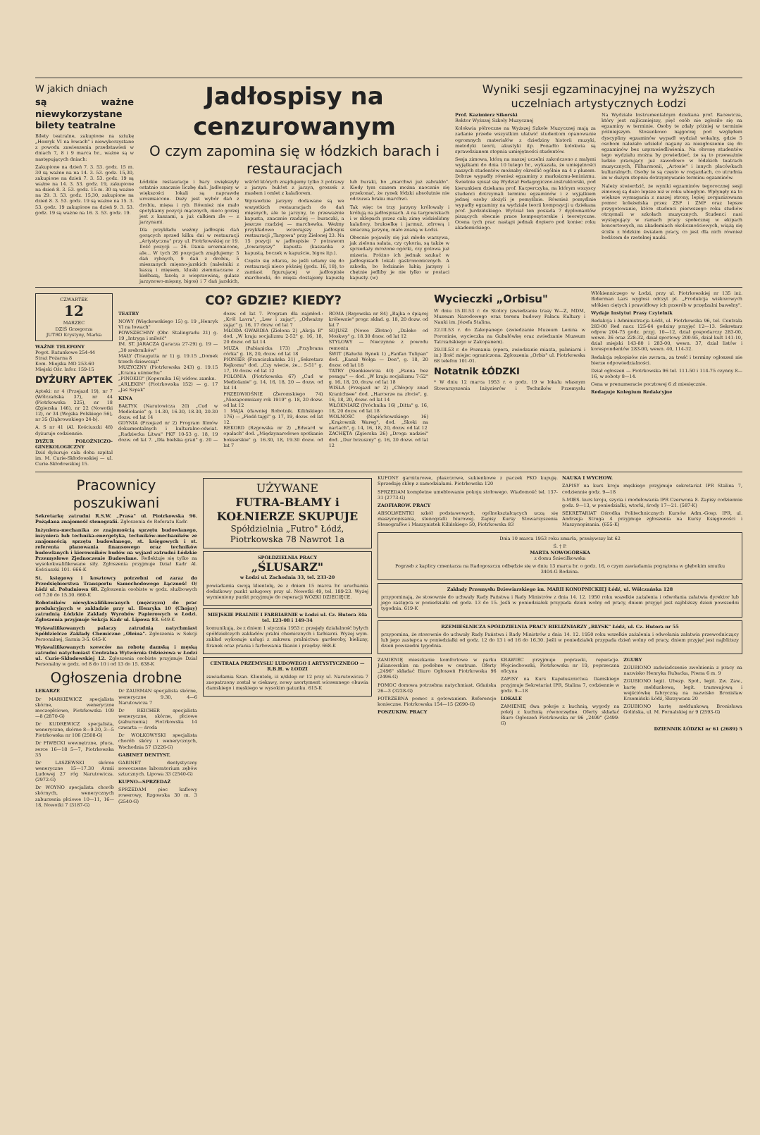W jakich dniach
są ważne niewykorzystane bilety teatralne
Bilety teatralne, zakupione na sztukę „Henryk VI na łowach" i niewykorzystane z powodu zawieszenia przedstawień w dniach 7, 8 i 9 marca br., ważne są w następujących dniach:
Zakupione na dzień 7. 3. 53. godz. 15 m. 30 są ważne na na 14. 3. 53. godz. 15,30, zakupione na dzień 7. 3. 53. godz. 19 są ważne na 14. 3. 53. godz. 19, zakupione na dzień 8. 3. 53. godz. 15 m. 30 są ważne na 29. 3. 53. godz. 15,30, zakupione na dzień 8. 3. 53. godz. 19 są ważne na 15. 3. 53. godz. 19 zakupione na dzień 9. 3. 53. godz. 19 są ważne na 16. 3. 53. godz. 19.
Jadłospisy na cenzurowanym
O czym zapomina się w łódzkich barach i restauracjach
Łódzkie restauracje i bary zwiększyły ostatnio znacznie liczbę dań. Jadłospisy w większości lokali są naprawdę urozmaicone. Duży jest wybór dań z drobiu, mięsa i ryb. Również nie mało spotykamy pozycji mącznych, nieco gorzej jest z kaszami, a już całkiem źle — z jarzynami.
Dla przykładu weźmy jadłospis dań gorących sprzed kilku dni w restauracji „Artystyczna" przy ul. Piotrkowskiej nr 19. Ilość pozycji — 26. Dania urozmaicone, ale... W tych 26 pozycjach znajdujemy: 5 dań rybnych, 9 dań z drobiu, 5 mieszanych mięsno-jarskich (naleśniki z kaszą i mięsem, kluski ziemniaczane z kiełbasą, fasolą z wieprzowiną, gulasz jarzynowo-mięsny, bigos) i 7 dań jarskich, wśród których znajdujemy tylko 3 potrawy z jarzyn: buk!et z jarzyn, groszek z masłem i omlet z kalafiorem.
Wprawdzie jarzyny dodawane są we wszystkich restauracjach do dań mięsnych, ale te jarzyny, to przeważnie kapusta, znacznie rzadziej — buraczki, a jeszcze rzadziej — marchewka. Weźmy przykładowo wczorajszy jadłospis restauracji „Targowa" przy Zielonej 23. Na 15 pozycji w jadłospisie 7 potrawom „towarzyszy" kapusta (kaszanka z kapustą, boczek w kapuście, bigos itp.).
Często się zdarza, że jeśli udamy się do restauracji nieco później (godz. 16, 18), to zamiast figurującej w jadłospisie marchewki, do mięsa dostajemy kapustę lub buraki, bo „marchwi już zabrakło". Kiedy tym czasem można naocznie się przekonać, że rynek łódzki absolutnie nie odczuwa braku marchwi.
Tak więc te trzy jarzyny królowały i królują na jadłospisach. A na targowiskach i w sklepach przez całą zimę widzieliśmy kalafiory, brukselkę i jarmuż, zdrową i smaczną jarzynę, mało znaną w Łodzi.
Obecnie pojawiły się już młode warzywa, jak zielona sałata, czy cykoria, są także w sprzedaży mrożone ogórki, czy gotowa już mizeria. Próżno ich jednak szukać w jadłospisach lokali gastronomicznych. A szkoda, bo łodzianie lubią jarzyny i chętnie jedliby je nie tylko w postaci kapusty. (w)
Wyniki sesji egzaminacyjnej na wyższych uczelniach artystycznych Łodzi
Prof. Kazimierz Sikorski
Rektor Wyższej Szkoły Muzycznej
Kolokwia półroczne na Wyższej Szkole Muzycznej mają za zadanie przede wszystkim ułatwić studentom opanowanie ogromnych materiałów z dziedziny historii muzyki, metodyki teorii, akustyki itp. Ponadto kolokwia są sprawdzianem stopnia umiejętności studentów.
Sesja zimowa, którą na naszej uczelni zakończono z małymi wyjątkami do dnia 10 lutego br., wykazała, że umiejętności naszych studentów możnaby określić ogólnie na 4 z plusem. Dobrze wypadły również egzaminy z marksizmu-leninizmu. Świetnie spisał się Wydział Pedagogiczno-instruktorski, pod kierunkiem dziekana prof. Kacperczyka, na którym wszyscy studenci dotrzymali terminu egzaminów i z wyjątkiem jednej osoby złożyli je pomyślnie. Również pomyślnie wypadły egzaminy na wydziale teorii kompozycji u dziekana prof. Jurdzińskiego. Wyćział ten posiada 7 dyplomantów piszących obecnie prace kompozytorskie i teoretyczne. Ocena tych prac nastąpi jednak dopiero pod koniec roku akademickiego.
Na Wydziale Instrumentalnym dziekana prof. Bacewicza, który jest najliczniejszy, pięć osób nie zgłosiło się na egzaminy w terminie. Osoby te zdały później w terminie późniejszym. Stosunkowo najgorzej pod względem dyscypliny egzaminów wypadł wydział wokalny, gdzie 5 osobom należało udzielić nagany za niezgłoszenie się do egzaminów bez usprawiedliwienia. Na obronę studentów tego wydziału można by powiedzieć, że są to przeważnie ludzie pracujący już zawodowo w łódzkich teatrach muzycznych, Filharmonii, „Artosie" i innych placówkach kulturalnych. Osoby te są często w rozjazdach, co utrudnia im w dużym stopniu dotrzymywanie terminu egzaminów.
Należy stwierdzić, że wyniki egzaminów tegorocznej sesji zimowej są dużo lepsze niż w roku ubiegłym. Wpłynęły na to większe wymagania z naszej strony, lepiej zorganizowana pomoc koleżeńska przez ZSP i ZMP oraz lepsze przygotowanie, które studenci pierwszego roku studiów otrzymali w szkołach muzycznych. Studenci nasi występujący w ramach pracy społecznej w ekipach koncertowych, na akademiach okolicznościowych, wiążą się ściśle z łódzkim światem pracy, co jest dla nich również bodźcem do rzetelnej nauki.
CZWARTEK
12
MARZEC
DZIŚ Grzegorza
JUTRO Krystyny, Marka
WAŻNE TELEFONY
Pogot. Ratunkowe 254-44
Straż Pożarna 8
Kom. Miejska MO 253-60
Miejski Ośr. Infor. 159-15
DYŻURY APTEK
Apteki: nr 4 (Przejazd 19), nr 7 (Wólczańska 37), nr 44 (Piotrkowska 225), nr 18 (Zgierska 146), nr 22 (Nowotki 12), nr 34 (Wojska Polskiego 56), nr 35 (Dąbrowskiego 24-b).
A. S nr 41 (Al. Kościuszki 48) dyżuruje codziennie.
DYŻUR POŁOŻNICZO-GINEKOLOGICZNY
Dziś dyżuruje cała doba szpital im. M. Curie-Skłodowskiej — ul. Curie-Skłodowskiej 15.
CO? GDZIE? KIEDY?
TEATRY
NOWY (Więckowskiego 15) g. 19 „Henryk VI na łowach"
POWSZECHNY (Obr. Stalingradu 21) g. 19 „Intryga i miłość"
IM. ST. JARACZA (Jaracza 27-29) g. 19 — „30 srebrników"
MAŁY (Traugutta nr 1) g. 19.15 „Domek trzech dziewcząt"
MUZYCZNY (Piotrkowska 243) g. 19.15 „Kraina uśmiechu"
„PINOKIO" (Kopernika 16) widow. zamkn.
„ARLEKIN" (Piotrkowska 152) — g. 17 „Jaś Szpak"
KINA
BAŁTYK (Narutowicza 20) „Cud w Mediolanie" g. 14.30, 16.30, 18.30, 20.30 dozw. od lat 14
GDYNIA (Przejazd nr 2) Program filmów dokumentalnych i kulturalno-oświat. „Radziecka Litwa" PKF 10-53 g. 18, 19 dozw. od lat 7. „Dla bielska grań" g. 20 — dozw. od lat 7. Program dla najmłod.: „Król Lavra", „Lew i zając", „Odważny zając" g. 16, 17 dozw. od lat 7
MŁODA GWARDIA (Zielona 2) „Akcja B" dod. „W kraju socjalizmu 2-52" g. 16, 18, 20 dozw. od lat 14
MUZA (Pabianicka 173) „Przybrana córka" g. 18, 20, dozw. od lat 18
PIONIER (Franciszkańska 31) „Sekretarz Rejkomu" dod. „Czy wiecie, że... 5-51" g. 17, 19 dozw. od lat 12
POLONIA (Piotrkowska 67) „Cud w Mediolanie" g. 14, 16, 18, 20 — dozw. od lat 14
PRZEDWIOŚNIE (Żeromskiego 74) „Niezapomniany rok 1919" g. 18, 20 dozw. od lat 12
1 MAJA (dawniej Robotnik. Kilińskiego 176) — „Pieśń tajgi" g. 17, 19, dozw. od lat 12.
REKORD (Rzgowska nr 2) „Edward w opałach" dod. „Międzynarodowe spotkanie bokserskie" g. 16.30, 18, 19.30 dozw. od lat 7
ROMA (Rzgowska nr 84) „Bajka o śpiącej królewnie" progr. skład. g. 18, 20 dozw. od lat 7
SOJUSZ (Nowe Złotno) „Daleko od Moskwy" g. 18.30 dozw. od lat 12
STYLOWY — Nieczynne z powodu remontu
ŚWIT (Bałucki Rynek 1) „Fanfan Tulipan" dod. „Kanał Wołga — Don", g. 18, 20 dozw. od lat 18
TATRY (Sienkiewicza 40) „Panna bez posagu" — dod. „W kraju socjalizmu 7-52" g. 16, 18, 20, dozw. od lat 18
WISŁA (Przejazd nr 2) „Chłopcy znad Kranichsee" dod. „Harcerze na złocie", g. 16, 18, 20, dozw. od lat 14
WŁÓKNIARZ (Próchnika 16) „Ditta" g. 16, 18, 20 dozw. od lat 18
WOLNOŚĆ (Napiórkowskiego 16) „Krążownik Wareg", dod. „Skoki na nartach", g. 14, 16, 18, 20, dozw. od lat 12
ZACHĘTA (Zgierska 26) „Droga nadziei" dod. „Dur brzuszny" g. 16, 20 dozw. od lat 12
Wycieczki „Orbisu"
W dniu 15.III.53 r. do Stolicy (zwiedzanie trasy W—Z, MDM, Muzeum Narodowego oraz terenu budowy Pałacu Kultury i Nauki im. Józefa Stalina.
22.III.53 r. do Zakopanego (zwiedzanie Muzeum Lenina w Poroninie, wycieczka na Gubałówkę oraz zwiedzanie Muzeum Tatrzańskiego w Zakopanem).
29.III.53 r. do Poznania (opera, zwiedzanie miasta, palmiarni i in.) Ilość miejsc ograniczona. Zgłoszenia „Orbis" ul. Piotrkowska 68 telefon 101-01.
Notatnik ŁÓDZKI
* W dniu 12 marca 1953 r. o godz. 19 w lokalu własnym Stowarzyszenia Inżynierów i Techników Przemysłu Włókienniczego w Łodzi, przy ul. Piotrkowskiej nr 135 inż. Biderman Lars wygłosi odczyt pt. „Produkcja wiskozowych włókien ciętych i prawidłowy ich przerób w przędzalni bawełny".
Wydaje Instytut Prasy Czytelnik
Redakcja i Administracja Łódź, ul. Piotrkowska 96, tel. Centrala 283-00 Red nacz 125-64 godziny przyjęć 12—13. Sekretarz odpow 204-75 godz. przyj. 10—12, dział gospodarczy 283-00, wewn. 36 oraz 228-32, dział sportowy 200-95, dział kult 141-10, dział miejski 143-80 i 283-00, wewn. 37, dział listów i korespondentów 283-00, wewn. 40, 114-32.
Redakcja rękopisów nie zwraca, za treść i terminy ogłoszeń nie bierze odpowiedzialności.
Dział ogłoszeń — Piotrkowska 96 tel. 111-50 i 114-75 czynny 8—16, w soboty 8—14.
Cena w prenumeracie pocztowej 6 zł miesięcznie.
Redaguje Kolegium Redakcyjne
Pracownicy poszukiwani
Sekretarkę zatrudni R.S.W. „Prasa" ul. Piotrkowska 96. Pożądana znajomość stenografii. Zgłoszenia do Referatu Kadr.
Inżyniera-mechanika ze znajomością sprzętu budowlanego, inżyniera lub technika-energetyka, techników-mechaników ze znajomością sprzętu budowlanego, st. księgowych i st. referenta planowania finansowego oraz techników budowlanych i kierowników budów na wyjazd zatrudni Łódzkie Przemysłowe Zjednoczenie Budowlane. Reflektuje się tylko na wysokokwalifikowane siły. Zgłoszenia przyjmuje Dział Kadr Al. Kościuszki 101. 666-K
St. księgowy i kosztowcy potrzebni od zaraz do Przedsiębiorstwa Transportu Samochodowego Łączność O/Łódź ul. Południowa 68. Zgłoszenia osobiste w godz. służbowych od 7.30 do 15.30. 660-K
Robotników niewykwalifikowanych (mężczyzn) do prac produkcyjnych w zakładzie przy ul. Henryka 10 (Chojny) zatrudnią Łódzkie Zakłady Wyrobów Papierowych w Łodzi. Zgłoszenia przyjmuje Sekcja Kadr ul. Lipowa 83. 649-K
Wykwalifikowanych palaczy zatrudnią natychmiast Spółdzielcze Zakłady Chemiczne „Oleina". Zgłoszenia w Sekcji Personalnej, Sarnia 3-5. 645-K
Wykwalifikowanych szewców na robotę damską i męską zatrudni natychmiast Centralna Wytwórnia Odzieżowa w Łodzi ul. Curie-Skłodowskiej 12. Zgłoszenia osobiste przyjmuje Dział Personalny w godz. od 8 do 10 i od 13 do 15. 638-K
Ogłoszenia drobne
LEKARZE
Dr MARKIEWICZ specjalista skórne, weneryczne moczopłciowe, Piotrkowska 109—8 (2870-G)
Dr KUDREWICZ specjalista, weneryczne, skórne 8—9.30, 3—5 Piotrkowska nr 106 (2508-G)
Dr PIWECKI wewnętrzne, płuca, serce 16—18 5—7, Piotrkowska 35
Dr LASZEWSKI skórne weneryczne 15—17.30 Armii Ludowej 27 róg Narutowicza. (2972-G)
Dr WOYNO specjalista chorób skórnych, wenerycznych zaburzenia płciowe 10—11, 16—18, Nowotki 7 (3187-G)
Dr ZAURMAN specjalista skórne, weneryczne 9.30, 4—6 Narutowicza 7
Dr REICHER specjalista weneryczne, skórne, płciowe (zaburzenia) Piotrkowska 14 czwarta — środa
Dr WOŁKOWYSKI specjalista chorób skóry i wenerycznych, Wschodnia 57 (3226-G)
GABINET DENTYST.
GABINET dentystyczny nowoczesne laboratorium zębów sztucznych. Lipowa 33 (2540-G)
KUPNO—SPRZEDAŻ
SPRZEDAM piec kaflowy rowerowy, Rzgowska 30 m. 3 (2540-G)
UŻYWANE
FUTRA-BŁAMY i KOŁNIERZE SKUPUJE
Spółdzielnia „Futro" Łódź, Piotrkowska 78 Nawrot 1a
SPÓŁDZIELNIA PRACY
„ŚLUSARZ"
w Łodzi ul. Zachodnia 33, tel. 233-20
powiadamia swoją klientelę, że z dniem 15 marca br. uruchamia dodatkowy punkt usługowy przy ul. Nowotki 49, tel. 189-23. Wyżej wymieniony punkt przyjmuje do reperacji WÓZKI DZIECIĘCE.
MIEJSKIE PRALNIE I FARBIARNIE w Łodzi ul. Cz. Hutora 34a tel. 123-08 i 149-34
komunikują, że z dniem 1 stycznia 1953 r. przejęły działalność byłych spółdzielczych zakładów pralni chemicznych i farbiarni. Wyżej wym. zakład wykonuje usługi z zakresu pralnictwa garderoby, bielizny, firanek oraz prania i farbowania tkanin i przędzy. 668-K
CENTRALA PRZEMYSŁU LUDOWEGO I ARTYSTYCZNEGO — R.B.H. w ŁODZI
zawiadamia Szan. Klientelę, iż n/sklep nr 12 przy ul. Narutowicza 7 zaopatrzony został w ciekawy, nowy asortyment wiosennego obuwia damskiego i męskiego w wysokim gatunku. 615-K
KUPONY garniturowe, płaszczowe, sukienkowe z paczek PKO kupuję. Sprzedaję sklep z samodziałami. Piotrkowska 120
SPRZEDAM kompletne umeblowanie pokoju stołowego. Wiadomość tel. 137-31 (2773-G)
ZAOFIAROW. PRACY
ABSOLWENTKI szkół podstawowych, ogólnokształcących uczą się maszynopisania, stenografii biurowej. Zapisy Kursy Stowarzyszenia Stenografów i Maszynistek Kilińskiego 50, Piotrkowska 83
NAUKA I WYCHOW.
ZAPISY na kurs kroju męskiego przyjmuje sekretariat IPR Stalina 7, codziennie godz. 9—18
5-MIES. kurs kroju, szycia i modelowania IPR Czerwona 8. Zapisy codziennie godz. 9—13, w poniedziałki, wtorki, środy 17—21. (587-K)
SEKRETARIAT Ośrodka Politechnicznych Kursów Adm.-Gosp. IPR, ul. Andrzeja Struga 4 przyjmuje zgłoszenia na Kursy Księgowości i Maszynopisania. (655-K)
Dnia 10 marca 1953 roku zmarła, przeżywszy lat 62
Ś. † P.
MARTA NOWOGÓRSKA
z domu Śnieciłkowska
Pogrzeb z kaplicy cmentarza na Radogoszczu odbędzie się w dniu 13 marca br. o godz. 16, o czym zawiadamia pogrążona w głębokim smutku
3404-G Rodzina.
Zakłady Przemysłu Dziewiarskiego im. MARII KONOPNICKIEJ Łódź, ul. Wólczańska 128
przypominają, że stosownie do uchwały Rady Państwa i Rady Ministrów z dnia 14. 12. 1950 roku wszelkie zażalenia i odwołania załatwia dyrektor lub jego zastępca w poniedziałki od godz. 13 do 15. Jeśli w poniedziałek przypada dzień wolny od pracy, dniem przyjęć jest najbliższy dzień powszedni tygodnia. 619-K
RZEMIEŚLNICZA SPÓŁDZIELNIA PRACY BIELIŹNIARZY „BŁYSK" Łódź, ul. Cz. Hutora nr 55
przypomina, że stosownie do uchwały Rady Państwa i Rady Ministrów z dnia 14. 12. 1950 roku wszelkie zażalenia i odwołania załatwia przewodniczący lub jego zastępca w poniedziałki od godz. 12 do 13 i od 16 do 16.30. Jeśli w poniedziałek przypada dzień wolny od pracy, dniem przyjęć jest najbliższy dzień powszedni tygodnia.
ZAMIENIĘ mieszkanie komfortowe w parku Julianowskim na podobne w centrum. Oferty „2496" składać Biuro Ogłoszeń Piotrkowska 96 (2496-G)
POMOC domowa potrzebna natychmiast. Gdańska 26—3 (3228-G)
POTRZEBNA pomoc z gotowaniem. Referencje konieczne. Piotrkowska 154—15 (2690-G)
POSZUKIW. PRACY
KRAWIEC przyjmuje poprawki, reperacje. Wojciechowski, Piotrkowska nr 19, poprzeczna oficyna
ZAPISY na Kurs Kapelusznictwa Damskiego przyjmuje Sekretariat IPR, Stalina 7, codziennie w godz. 9—18
LOKALE
ZAMIENIĘ dwa pokoje z kuchnią, wygody na pokój z kuchnią równorzędne. Oferty składać Biuro Ogłoszeń Piotrkowska nr 96 „2499" (2499-G)
ZGUBY
ZGUBIONO zaświadczenie zwolnienia z pracy na nazwisko Henryka Rubacka, Piwna 6 m. 9
ZGUBIONO legit. Ubezp. Społ., legit. Zw. Zaw., kartę meldunkową, legit. tramwajową i wejściówkę fabryczną na nazwisko Bronisław Krzemiński Łódź, Skrzywana 20
ZGUBIONO kartę meldunkową Bronisława Golińska, ul. M. Fornalskiej nr 9 (2593-G)
DZIENNIK ŁÓDZKI nr 61 (2689) 5